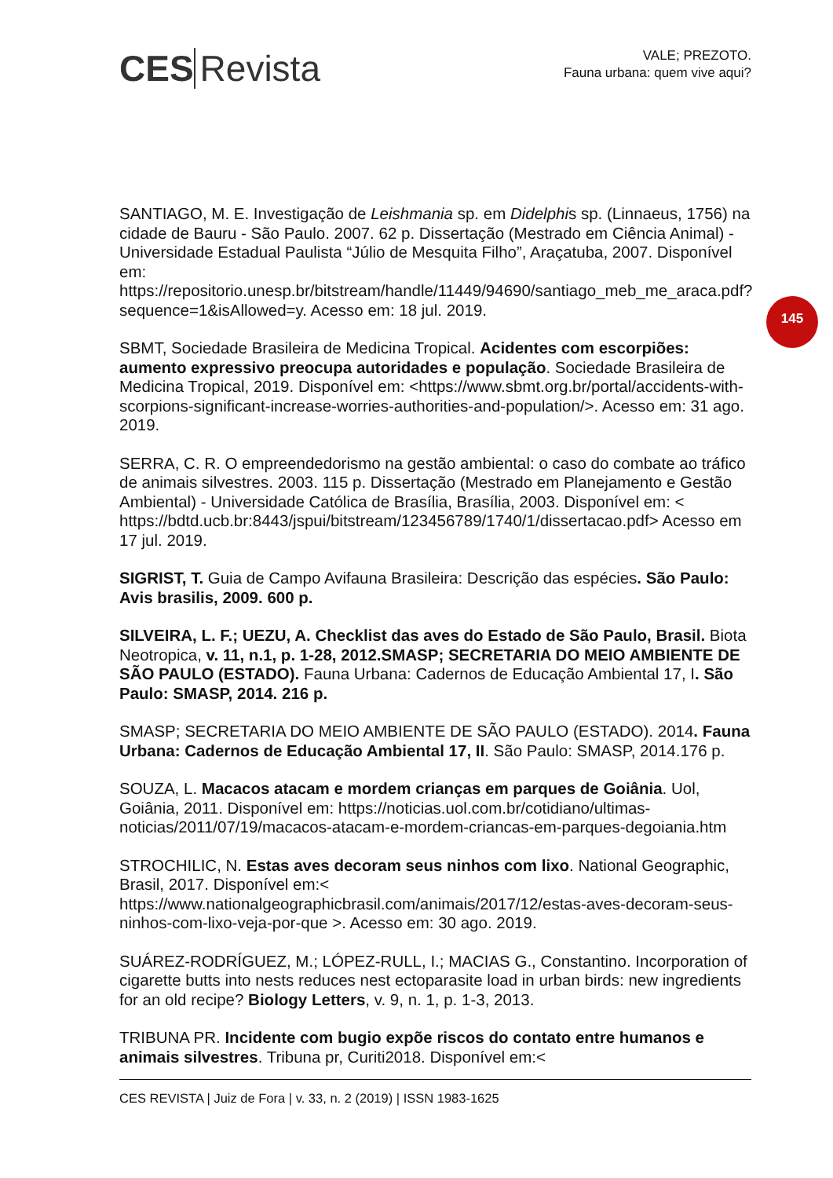CES Revista
VALE; PREZOTO.
Fauna urbana: quem vive aqui?
145
SANTIAGO, M. E. Investigação de Leishmania sp. em Didelphis sp. (Linnaeus, 1756) na cidade de Bauru - São Paulo. 2007. 62 p. Dissertação (Mestrado em Ciência Animal) - Universidade Estadual Paulista “Júlio de Mesquita Filho”, Araçatuba, 2007. Disponível em: https://repositorio.unesp.br/bitstream/handle/11449/94690/santiago_meb_me_araca.pdf?sequence=1&isAllowed=y. Acesso em: 18 jul. 2019.
SBMT, Sociedade Brasileira de Medicina Tropical. Acidentes com escorpiões: aumento expressivo preocupa autoridades e população. Sociedade Brasileira de Medicina Tropical, 2019. Disponível em: <https://www.sbmt.org.br/portal/accidents-with-scorpions-significant-increase-worries-authorities-and-population/>. Acesso em: 31 ago. 2019.
SERRA, C. R. O empreendedorismo na gestão ambiental: o caso do combate ao tráfico de animais silvestres. 2003. 115 p. Dissertação (Mestrado em Planejamento e Gestão Ambiental) - Universidade Católica de Brasília, Brasília, 2003. Disponível em: < https://bdtd.ucb.br:8443/jspui/bitstream/123456789/1740/1/dissertacao.pdf> Acesso em 17 jul. 2019.
SIGRIST, T. Guia de Campo Avifauna Brasileira: Descrição das espécies. São Paulo: Avis brasilis, 2009. 600 p.
SILVEIRA, L. F.; UEZU, A. Checklist das aves do Estado de São Paulo, Brasil. Biota Neotropica, v. 11, n.1, p. 1-28, 2012.SMASP; SECRETARIA DO MEIO AMBIENTE DE SÃO PAULO (ESTADO). Fauna Urbana: Cadernos de Educação Ambiental 17, I. São Paulo: SMASP, 2014. 216 p.
SMASP; SECRETARIA DO MEIO AMBIENTE DE SÃO PAULO (ESTADO). 2014. Fauna Urbana: Cadernos de Educação Ambiental 17, II. São Paulo: SMASP, 2014.176 p.
SOUZA, L. Macacos atacam e mordem crianças em parques de Goiânia. Uol, Goiânia, 2011. Disponível em: https://noticias.uol.com.br/cotidiano/ultimas-noticias/2011/07/19/macacos-atacam-e-mordem-criancas-em-parques-degoiania.htm
STROCHILIC, N. Estas aves decoram seus ninhos com lixo. National Geographic, Brasil, 2017. Disponível em:< https://www.nationalgeographicbrasil.com/animais/2017/12/estas-aves-decoram-seus-ninhos-com-lixo-veja-por-que >. Acesso em: 30 ago. 2019.
SUÁREZ-RODRÍGUEZ, M.; LÓPEZ-RULL, I.; MACIAS G., Constantino. Incorporation of cigarette butts into nests reduces nest ectoparasite load in urban birds: new ingredients for an old recipe? Biology Letters, v. 9, n. 1, p. 1-3, 2013.
TRIBUNA PR. Incidente com bugio expõe riscos do contato entre humanos e animais silvestres. Tribuna pr, Curiti2018. Disponível em:<
CES REVISTA | Juiz de Fora | v. 33, n. 2 (2019) | ISSN 1983-1625